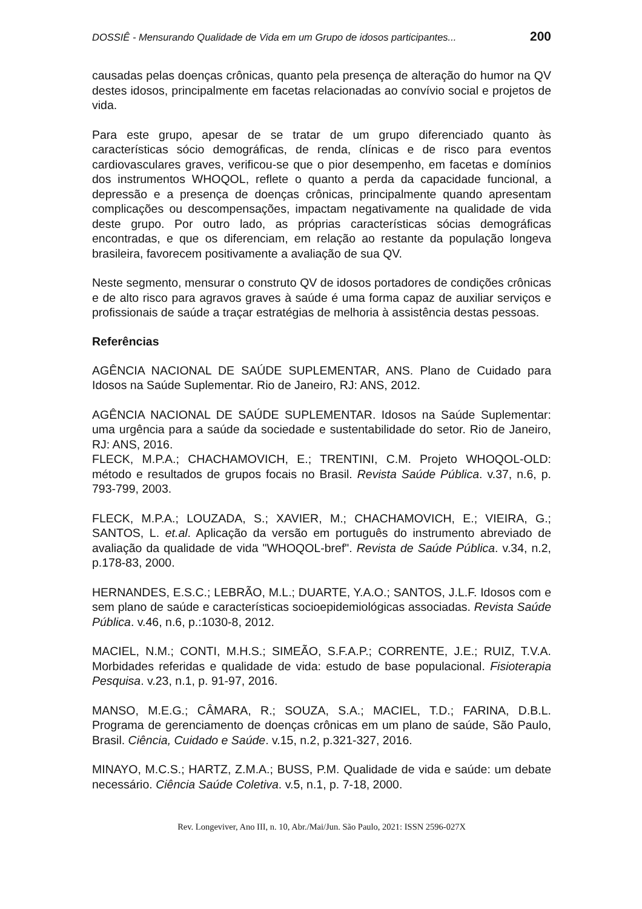DOSSIÊ - Mensurando Qualidade de Vida em um Grupo de idosos participantes... 200
causadas pelas doenças crônicas, quanto pela presença de alteração do humor na QV destes idosos, principalmente em facetas relacionadas ao convívio social e projetos de vida.
Para este grupo, apesar de se tratar de um grupo diferenciado quanto às características sócio demográficas, de renda, clínicas e de risco para eventos cardiovasculares graves, verificou-se que o pior desempenho, em facetas e domínios dos instrumentos WHOQOL, reflete o quanto a perda da capacidade funcional, a depressão e a presença de doenças crônicas, principalmente quando apresentam complicações ou descompensações, impactam negativamente na qualidade de vida deste grupo. Por outro lado, as próprias características sócias demográficas encontradas, e que os diferenciam, em relação ao restante da população longeva brasileira, favorecem positivamente a avaliação de sua QV.
Neste segmento, mensurar o construto QV de idosos portadores de condições crônicas e de alto risco para agravos graves à saúde é uma forma capaz de auxiliar serviços e profissionais de saúde a traçar estratégias de melhoria à assistência destas pessoas.
Referências
AGÊNCIA NACIONAL DE SAÚDE SUPLEMENTAR, ANS. Plano de Cuidado para Idosos na Saúde Suplementar. Rio de Janeiro, RJ: ANS, 2012.
AGÊNCIA NACIONAL DE SAÚDE SUPLEMENTAR. Idosos na Saúde Suplementar: uma urgência para a saúde da sociedade e sustentabilidade do setor. Rio de Janeiro, RJ: ANS, 2016.
FLECK, M.P.A.; CHACHAMOVICH, E.; TRENTINI, C.M. Projeto WHOQOL-OLD: método e resultados de grupos focais no Brasil. Revista Saúde Pública. v.37, n.6, p. 793-799, 2003.
FLECK, M.P.A.; LOUZADA, S.; XAVIER, M.; CHACHAMOVICH, E.; VIEIRA, G.; SANTOS, L. et.al. Aplicação da versão em português do instrumento abreviado de avaliação da qualidade de vida "WHOQOL-bref". Revista de Saúde Pública. v.34, n.2, p.178-83, 2000.
HERNANDES, E.S.C.; LEBRÃO, M.L.; DUARTE, Y.A.O.; SANTOS, J.L.F. Idosos com e sem plano de saúde e características socioepidemiológicas associadas. Revista Saúde Pública. v.46, n.6, p.:1030-8, 2012.
MACIEL, N.M.; CONTI, M.H.S.; SIMEÃO, S.F.A.P.; CORRENTE, J.E.; RUIZ, T.V.A. Morbidades referidas e qualidade de vida: estudo de base populacional. Fisioterapia Pesquisa. v.23, n.1, p. 91-97, 2016.
MANSO, M.E.G.; CÂMARA, R.; SOUZA, S.A.; MACIEL, T.D.; FARINA, D.B.L. Programa de gerenciamento de doenças crônicas em um plano de saúde, São Paulo, Brasil. Ciência, Cuidado e Saúde. v.15, n.2, p.321-327, 2016.
MINAYO, M.C.S.; HARTZ, Z.M.A.; BUSS, P.M. Qualidade de vida e saúde: um debate necessário. Ciência Saúde Coletiva. v.5, n.1, p. 7-18, 2000.
Rev. Longeviver, Ano III, n. 10, Abr./Mai/Jun. São Paulo, 2021: ISSN 2596-027X